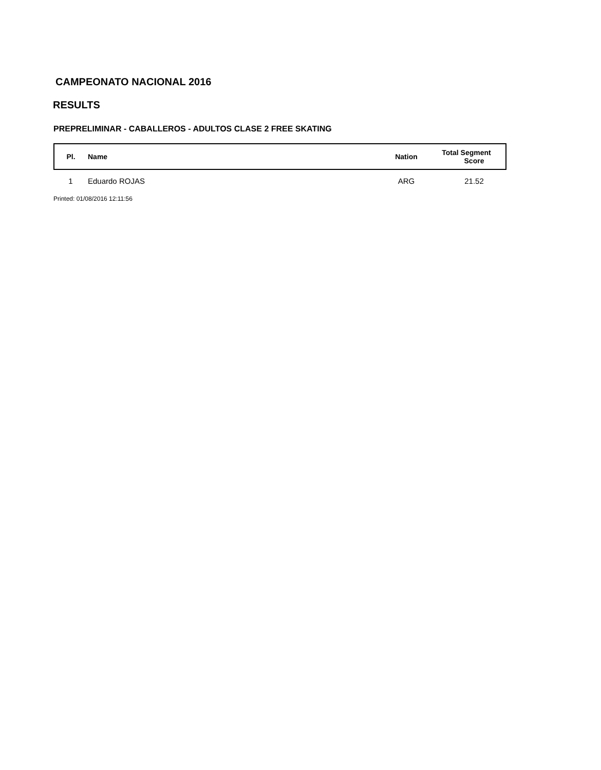CAMPEONATO NACIONAL 2016
RESULTS
PREPRELIMINAR - CABALLEROS - ADULTOS CLASE 2 FREE SKATING
| Pl. | Name | Nation | Total Segment Score |
| --- | --- | --- | --- |
| 1 | Eduardo ROJAS | ARG | 21.52 |
Printed: 01/08/2016 12:11:56